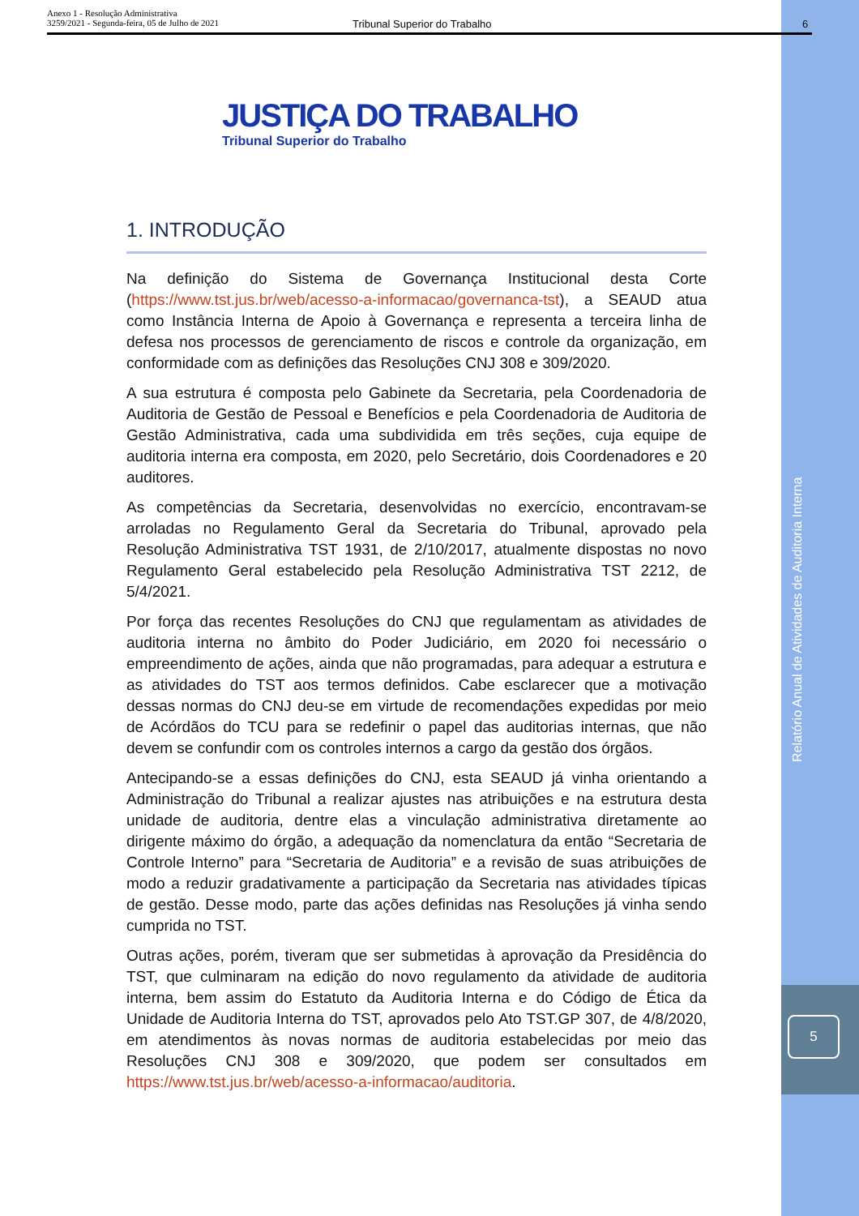Anexo 1 - Resolução Administrativa
3259/2021 - Segunda-feira, 05 de Julho de 2021
Tribunal Superior do Trabalho 6
JUSTIÇA DO TRABALHO
Tribunal Superior do Trabalho
1. INTRODUÇÃO
Na definição do Sistema de Governança Institucional desta Corte (https://www.tst.jus.br/web/acesso-a-informacao/governanca-tst), a SEAUD atua como Instância Interna de Apoio à Governança e representa a terceira linha de defesa nos processos de gerenciamento de riscos e controle da organização, em conformidade com as definições das Resoluções CNJ 308 e 309/2020.
A sua estrutura é composta pelo Gabinete da Secretaria, pela Coordenadoria de Auditoria de Gestão de Pessoal e Benefícios e pela Coordenadoria de Auditoria de Gestão Administrativa, cada uma subdividida em três seções, cuja equipe de auditoria interna era composta, em 2020, pelo Secretário, dois Coordenadores e 20 auditores.
As competências da Secretaria, desenvolvidas no exercício, encontravam-se arroladas no Regulamento Geral da Secretaria do Tribunal, aprovado pela Resolução Administrativa TST 1931, de 2/10/2017, atualmente dispostas no novo Regulamento Geral estabelecido pela Resolução Administrativa TST 2212, de 5/4/2021.
Por força das recentes Resoluções do CNJ que regulamentam as atividades de auditoria interna no âmbito do Poder Judiciário, em 2020 foi necessário o empreendimento de ações, ainda que não programadas, para adequar a estrutura e as atividades do TST aos termos definidos. Cabe esclarecer que a motivação dessas normas do CNJ deu-se em virtude de recomendações expedidas por meio de Acórdãos do TCU para se redefinir o papel das auditorias internas, que não devem se confundir com os controles internos a cargo da gestão dos órgãos.
Antecipando-se a essas definições do CNJ, esta SEAUD já vinha orientando a Administração do Tribunal a realizar ajustes nas atribuições e na estrutura desta unidade de auditoria, dentre elas a vinculação administrativa diretamente ao dirigente máximo do órgão, a adequação da nomenclatura da então “Secretaria de Controle Interno” para “Secretaria de Auditoria” e a revisão de suas atribuições de modo a reduzir gradativamente a participação da Secretaria nas atividades típicas de gestão. Desse modo, parte das ações definidas nas Resoluções já vinha sendo cumprida no TST.
Outras ações, porém, tiveram que ser submetidas à aprovação da Presidência do TST, que culminaram na edição do novo regulamento da atividade de auditoria interna, bem assim do Estatuto da Auditoria Interna e do Código de Ética da Unidade de Auditoria Interna do TST, aprovados pelo Ato TST.GP 307, de 4/8/2020, em atendimentos às novas normas de auditoria estabelecidas por meio das Resoluções CNJ 308 e 309/2020, que podem ser consultados em https://www.tst.jus.br/web/acesso-a-informacao/auditoria.
Relatório Anual de Atividades de Auditoria Interna
5